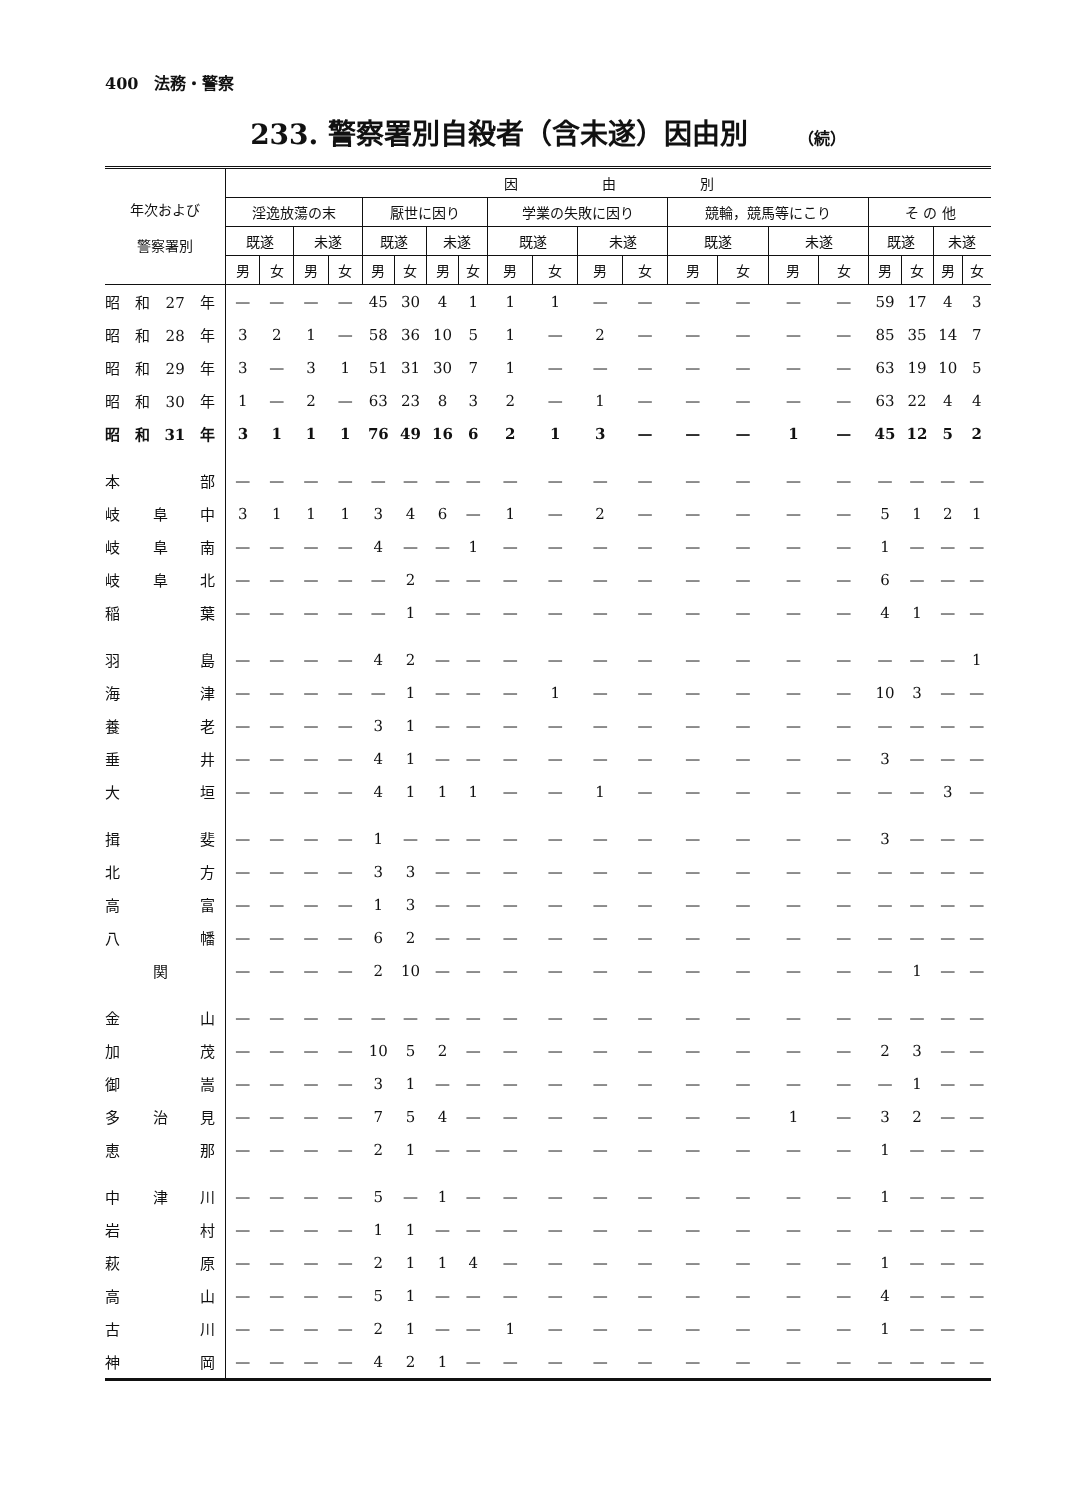400　法務・警察
233. 警察署別自殺者（含未遂）因由別 （続）
| 年次および 警察署別 | 因 由 別 | | | | | | | | | | | | | | | | | | | |
| --- | --- | --- | --- | --- | --- | --- | --- | --- | --- | --- | --- | --- | --- | --- | --- | --- | --- | --- | --- | --- |
| | 淫逸放蕩の末 | | | | 厭世に因り | | | | 学業の失敗に因り | | | | 競輪，競馬等にこり | | | | そ の 他 | | | |
| | 既遂 | | 未遂 | | 既遂 | | 未遂 | | 既遂 | | 未遂 | | 既遂 | | 未遂 | | 既遂 | | 未遂 | |
| | 男 | 女 | 男 | 女 | 男 | 女 | 男 | 女 | 男 | 女 | 男 | 女 | 男 | 女 | 男 | 女 | 男 | 女 | 男 | 女 |
| 昭和27年 | — | — | — | — | 45 | 30 | 4 | 1 | 1 | 1 | — | — | — | — | — | — | 59 | 17 | 4 | 3 |
| 昭和28年 | 3 | 2 | 1 | — | 58 | 36 | 10 | 5 | 1 | — | 2 | — | — | — | — | — | 85 | 35 | 14 | 7 |
| 昭和29年 | 3 | — | 3 | 1 | 51 | 31 | 30 | 7 | 1 | — | — | — | — | — | — | — | 63 | 19 | 10 | 5 |
| 昭和30年 | 1 | — | 2 | — | 63 | 23 | 8 | 3 | 2 | — | 1 | — | — | — | — | — | 63 | 22 | 4 | 4 |
| 昭和31年 | 3 | 1 | 1 | 1 | 76 | 49 | 16 | 6 | 2 | 1 | 3 | — | — | — | 1 | — | 45 | 12 | 5 | 2 |
| 本部 | — | — | — | — | — | — | — | — | — | — | — | — | — | — | — | — | — | — | — | — |
| 岐阜中 | 3 | 1 | 1 | 1 | 3 | 4 | 6 | — | 1 | — | 2 | — | — | — | — | — | 5 | 1 | 2 | 1 |
| 岐阜南 | — | — | — | — | 4 | — | — | 1 | — | — | — | — | — | — | — | — | 1 | — | — | — |
| 岐阜北 | — | — | — | — | — | 2 | — | — | — | — | — | — | — | — | — | — | 6 | — | — | — |
| 稲葉 | — | — | — | — | — | 1 | — | — | — | — | — | — | — | — | — | — | 4 | 1 | — | — |
| 羽島 | — | — | — | — | 4 | 2 | — | — | — | — | — | — | — | — | — | — | — | — | — | 1 |
| 海津 | — | — | — | — | — | 1 | — | — | — | 1 | — | — | — | — | — | — | 10 | 3 | — | — |
| 養老 | — | — | — | — | 3 | 1 | — | — | — | — | — | — | — | — | — | — | — | — | — | — |
| 垂井 | — | — | — | — | 4 | 1 | — | — | — | — | — | — | — | — | — | — | 3 | — | — | — |
| 大垣 | — | — | — | — | 4 | 1 | 1 | 1 | — | — | 1 | — | — | — | — | — | — | — | 3 | — |
| 揖斐 | — | — | — | — | 1 | — | — | — | — | — | — | — | — | — | — | — | 3 | — | — | — |
| 北方 | — | — | — | — | 3 | 3 | — | — | — | — | — | — | — | — | — | — | — | — | — | — |
| 高富 | — | — | — | — | 1 | 3 | — | — | — | — | — | — | — | — | — | — | — | — | — | — |
| 八幡 | — | — | — | — | 6 | 2 | — | — | — | — | — | — | — | — | — | — | — | — | — | — |
| 関 | — | — | — | — | 2 | 10 | — | — | — | — | — | — | — | — | — | — | — | 1 | — | — |
| 金山 | — | — | — | — | — | — | — | — | — | — | — | — | — | — | — | — | — | — | — | — |
| 加茂 | — | — | — | — | 10 | 5 | 2 | — | — | — | — | — | — | — | — | — | 2 | 3 | — | — |
| 御嵩 | — | — | — | — | 3 | 1 | — | — | — | — | — | — | — | — | — | — | — | 1 | — | — |
| 多治見 | — | — | — | — | 7 | 5 | 4 | — | — | — | — | — | — | — | 1 | — | 3 | 2 | — | — |
| 恵那 | — | — | — | — | 2 | 1 | — | — | — | — | — | — | — | — | — | — | 1 | — | — | — |
| 中津川 | — | — | — | — | 5 | — | 1 | — | — | — | — | — | — | — | — | — | 1 | — | — | — |
| 岩村 | — | — | — | — | 1 | 1 | — | — | — | — | — | — | — | — | — | — | — | — | — | — |
| 萩原 | — | — | — | — | 2 | 1 | 1 | 4 | — | — | — | — | — | — | — | — | 1 | — | — | — |
| 高山 | — | — | — | — | 5 | 1 | — | — | — | — | — | — | — | — | — | — | 4 | — | — | — |
| 古川 | — | — | — | — | 2 | 1 | — | — | 1 | — | — | — | — | — | — | — | 1 | — | — | — |
| 神岡 | — | — | — | — | 4 | 2 | 1 | — | — | — | — | — | — | — | — | — | — | — | — | — |